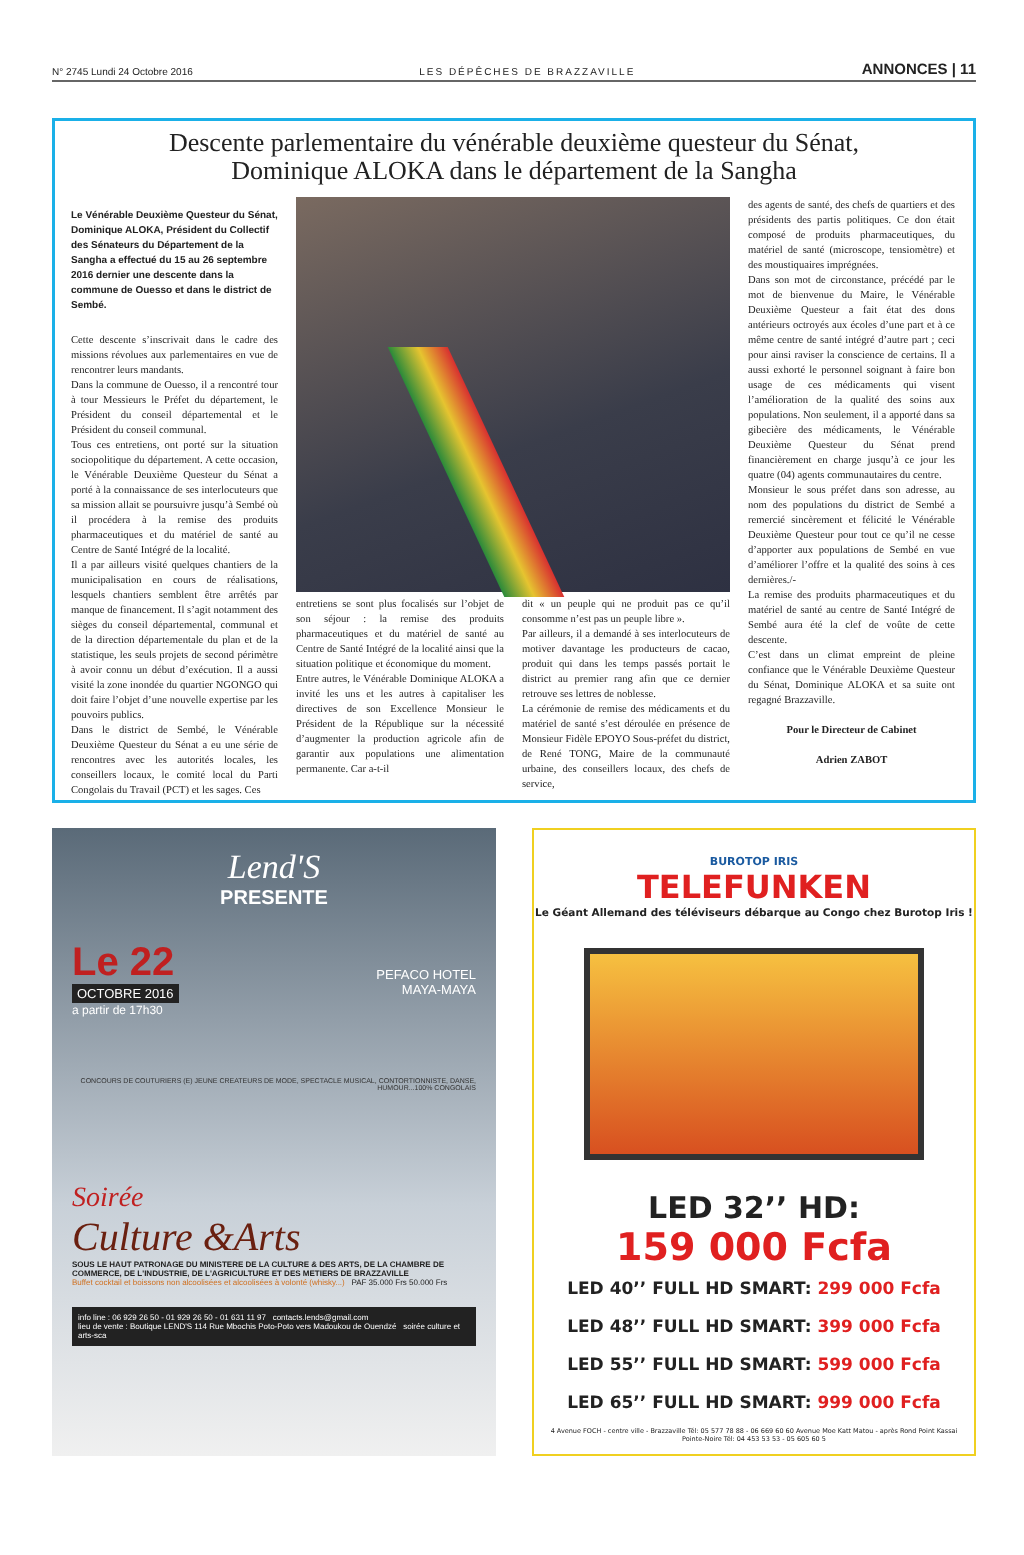N° 2745 Lundi 24 Octobre 2016 LES DÉPÊCHES DE BRAZZAVILLE ANNONCES | 11
Descente parlementaire du vénérable deuxième questeur du Sénat,
Dominique ALOKA dans le département de la Sangha
Le Vénérable Deuxième Questeur du Sénat, Dominique ALOKA, Président du Collectif des Sénateurs du Département de la Sangha a effectué du 15 au 26 septembre 2016 dernier une descente dans la commune de Ouesso et dans le district de Sembé.
Cette descente s’inscrivait dans le cadre des missions révolues aux parlementaires en vue de rencontrer leurs mandants.
Dans la commune de Ouesso, il a rencontré tour à tour Messieurs le Préfet du département, le Président du conseil départemental et le Président du conseil communal.
Tous ces entretiens, ont porté sur la situation sociopolitique du département. A cette occasion, le Vénérable Deuxième Questeur du Sénat a porté à la connaissance de ses interlocuteurs que sa mission allait se poursuivre jusqu’à Sembé où il procédera à la remise des produits pharmaceutiques et du matériel de santé au Centre de Santé Intégré de la localité.
Il a par ailleurs visité quelques chantiers de la municipalisation en cours de réalisations, lesquels chantiers semblent être arrêtés par manque de financement. Il s’agit notamment des sièges du conseil départemental, communal et de la direction départementale du plan et de la statistique, les seuls projets de second périmètre à avoir connu un début d’exécution. Il a aussi visité la zone inondée du quartier NGONGO qui doit faire l’objet d’une nouvelle expertise par les pouvoirs publics.
Dans le district de Sembé, le Vénérable Deuxième Questeur du Sénat a eu une série de rencontres avec les autorités locales, les conseillers locaux, le comité local du Parti Congolais du Travail (PCT) et les sages. Ces
entretiens se sont plus focalisés sur l’objet de son séjour : la remise des produits pharmaceutiques et du matériel de santé au Centre de Santé Intégré de la localité ainsi que la situation politique et économique du moment.
Entre autres, le Vénérable Dominique ALOKA a invité les uns et les autres à capitaliser les directives de son Excellence Monsieur le Président de la République sur la nécessité d’augmenter la production agricole afin de garantir aux populations une alimentation permanente. Car a-t-il
dit « un peuple qui ne produit pas ce qu’il consomme n’est pas un peuple libre ».
Par ailleurs, il a demandé à ses interlocuteurs de motiver davantage les producteurs de cacao, produit qui dans les temps passés portait le district au premier rang afin que ce dernier retrouve ses lettres de noblesse.
La cérémonie de remise des médicaments et du matériel de santé s’est déroulée en présence de Monsieur Fidèle EPOYO Sous-préfet du district, de René TONG, Maire de la communauté urbaine, des conseillers locaux, des chefs de service,
des agents de santé, des chefs de quartiers et des présidents des partis politiques. Ce don était composé de produits pharmaceutiques, du matériel de santé (microscope, tensiomètre) et des moustiquaires imprégnées.
Dans son mot de circonstance, précédé par le mot de bienvenue du Maire, le Vénérable Deuxième Questeur a fait état des dons antérieurs octroyés aux écoles d’une part et à ce même centre de santé intégré d’autre part ; ceci pour ainsi raviser la conscience de certains. Il a aussi exhorté le personnel soignant à faire bon usage de ces médicaments qui visent l’amélioration de la qualité des soins aux populations. Non seulement, il a apporté dans sa gibecière des médicaments, le Vénérable Deuxième Questeur du Sénat prend financièrement en charge jusqu’à ce jour les quatre (04) agents communautaires du centre.
Monsieur le sous préfet dans son adresse, au nom des populations du district de Sembé a remercié sincèrement et félicité le Vénérable Deuxième Questeur pour tout ce qu’il ne cesse d’apporter aux populations de Sembé en vue d’améliorer l’offre et la qualité des soins à ces dernières./-
La remise des produits pharmaceutiques et du matériel de santé au centre de Santé Intégré de Sembé aura été la clef de voûte de cette descente.
C’est dans un climat empreint de pleine confiance que le Vénérable Deuxième Questeur du Sénat, Dominique ALOKA et sa suite ont regagné Brazzaville.
Pour le Directeur de Cabinet
Adrien ZABOT
Lend'S
PRESENTE
Le 22
OCTOBRE 2016
a partir de 17h30
PEFACO HOTEL
MAYA-MAYA
CONCOURS DE COUTURIERS (E) JEUNE CREATEURS DE MODE, SPECTACLE MUSICAL, CONTORTIONNISTE, DANSE, HUMOUR...100% CONGOLAIS
Soirée
Culture &Arts
SOUS LE HAUT PATRONAGE DU MINISTERE DE LA CULTURE & DES ARTS, DE LA CHAMBRE DE COMMERCE, DE L'INDUSTRIE, DE L'AGRICULTURE ET DES METIERS DE BRAZZAVILLE
Buffet cocktail et boissons non alcoolisées et alcoolisées à volonté (whisky...) PAF 35.000 Frs 50.000 Frs
info line : 06 929 26 50 - 01 929 26 50 - 01 631 11 97 contacts.lends@gmail.com
lieu de vente : Boutique LEND'S 114 Rue Mbochis Poto-Poto vers Madoukou de Ouendzé soirée culture et arts-sca
BUROTOP IRIS
TELEFUNKEN
Le Géant Allemand des téléviseurs débarque au Congo chez Burotop Iris !
LED 32’’ HD:
159 000 Fcfa
LED 40’’ FULL HD SMART: 299 000 Fcfa
LED 48’’ FULL HD SMART: 399 000 Fcfa
LED 55’’ FULL HD SMART: 599 000 Fcfa
LED 65’’ FULL HD SMART: 999 000 Fcfa
4 Avenue FOCH - centre ville - Brazzaville Tél: 05 577 78 88 - 06 669 60 60 Avenue Moe Katt Matou - après Rond Point Kassai
Pointe-Noire Tél: 04 453 53 53 - 05 605 60 5